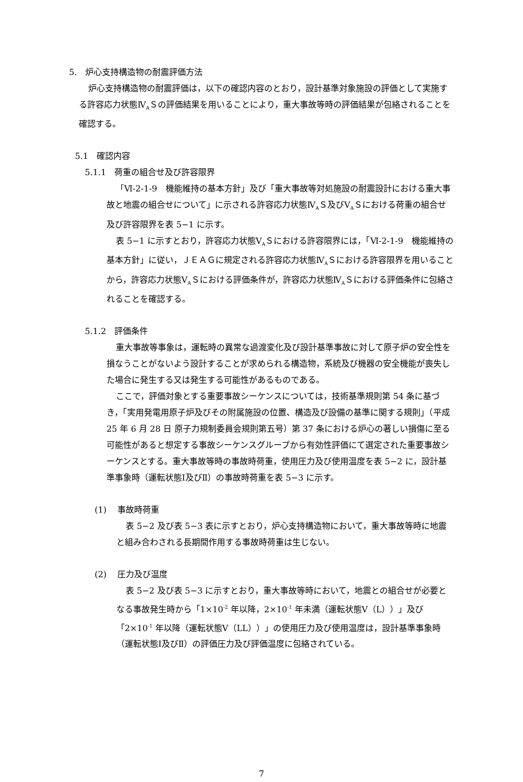5.　炉心支持構造物の耐震評価方法
炉心支持構造物の耐震評価は，以下の確認内容のとおり，設計基準対象施設の評価として実施する許容応力状態Ⅳ<sub>A</sub>Ｓの評価結果を用いることにより，重大事故等時の評価結果が包絡されることを確認する。
5.1　確認内容
5.1.1　荷重の組合せ及び許容限界
「Ⅵ-2-1-9　機能維持の基本方針」及び「重大事故等対処施設の耐震設計における重大事故と地震の組合せについて」に示される許容応力状態Ⅳ<sub>A</sub>Ｓ及びⅤ<sub>A</sub>Ｓにおける荷重の組合せ及び許容限界を表 5−1 に示す。
表 5−1 に示すとおり，許容応力状態Ⅴ<sub>A</sub>Ｓにおける許容限界には，「Ⅵ-2-1-9　機能維持の基本方針」に従い，ＪＥＡＧに規定される許容応力状態Ⅳ<sub>A</sub>Ｓにおける許容限界を用いることから，許容応力状態Ⅴ<sub>A</sub>Ｓにおける評価条件が，許容応力状態Ⅳ<sub>A</sub>Ｓにおける評価条件に包絡されることを確認する。
5.1.2　評価条件
重大事故等事象は，運転時の異常な過渡変化及び設計基準事故に対して原子炉の安全性を損なうことがないよう設計することが求められる構造物，系統及び機器の安全機能が喪失した場合に発生する又は発生する可能性があるものである。
ここで，評価対象とする重要事故シーケンスについては，技術基準規則第 54 条に基づき，「実用発電用原子炉及びその附属施設の位置、構造及び設備の基準に関する規則」（平成 25 年 6 月 28 日 原子力規制委員会規則第五号）第 37 条における炉心の著しい損傷に至る可能性があると想定する事故シーケンスグループから有効性評価にて選定された重要事故シーケンスとする。重大事故等時の事故時荷重，使用圧力及び使用温度を表 5−2 に，設計基準事象時（運転状態Ⅰ及びⅡ）の事故時荷重を表 5−3 に示す。
(1)　 事故時荷重
表 5−2 及び表 5−3 表に示すとおり，炉心支持構造物において，重大事故等時に地震と組み合わされる長期間作用する事故時荷重は生じない。
(2)　 圧力及び温度
表 5−2 及び表 5−3 に示すとおり，重大事故等時において，地震との組合せが必要となる事故発生時から「1×10<sup>-2</sup> 年以降，2×10<sup>-1</sup> 年未満（運転状態Ⅴ（L））」及び「2×10<sup>-1</sup> 年以降（運転状態Ⅴ（LL））」の使用圧力及び使用温度は，設計基準事象時（運転状態Ⅰ及びⅡ）の評価圧力及び評価温度に包絡されている。
7